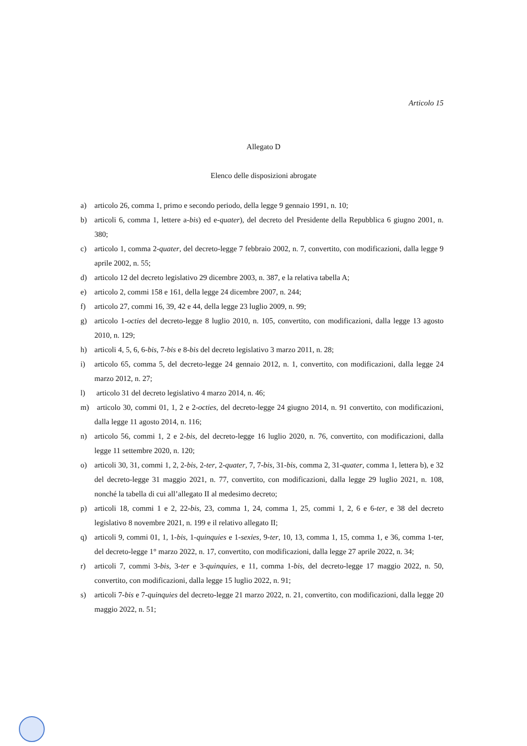Articolo 15
Allegato D
Elenco delle disposizioni abrogate
a) articolo 26, comma 1, primo e secondo periodo, della legge 9 gennaio 1991, n. 10;
b) articoli 6, comma 1, lettere a-bis) ed e-quater), del decreto del Presidente della Repubblica 6 giugno 2001, n. 380;
c) articolo 1, comma 2-quater, del decreto-legge 7 febbraio 2002, n. 7, convertito, con modificazioni, dalla legge 9 aprile 2002, n. 55;
d) articolo 12 del decreto legislativo 29 dicembre 2003, n. 387, e la relativa tabella A;
e) articolo 2, commi 158 e 161, della legge 24 dicembre 2007, n. 244;
f) articolo 27, commi 16, 39, 42 e 44, della legge 23 luglio 2009, n. 99;
g) articolo 1-octies del decreto-legge 8 luglio 2010, n. 105, convertito, con modificazioni, dalla legge 13 agosto 2010, n. 129;
h) articoli 4, 5, 6, 6-bis, 7-bis e 8-bis del decreto legislativo 3 marzo 2011, n. 28;
i) articolo 65, comma 5, del decreto-legge 24 gennaio 2012, n. 1, convertito, con modificazioni, dalla legge 24 marzo 2012, n. 27;
l) articolo 31 del decreto legislativo 4 marzo 2014, n. 46;
m) articolo 30, commi 01, 1, 2 e 2-octies, del decreto-legge 24 giugno 2014, n. 91 convertito, con modificazioni, dalla legge 11 agosto 2014, n. 116;
n) articolo 56, commi 1, 2 e 2-bis, del decreto-legge 16 luglio 2020, n. 76, convertito, con modificazioni, dalla legge 11 settembre 2020, n. 120;
o) articoli 30, 31, commi 1, 2, 2-bis, 2-ter, 2-quater, 7, 7-bis, 31-bis, comma 2, 31-quater, comma 1, lettera b), e 32 del decreto-legge 31 maggio 2021, n. 77, convertito, con modificazioni, dalla legge 29 luglio 2021, n. 108, nonché la tabella di cui all’allegato II al medesimo decreto;
p) articoli 18, commi 1 e 2, 22-bis, 23, comma 1, 24, comma 1, 25, commi 1, 2, 6 e 6-ter, e 38 del decreto legislativo 8 novembre 2021, n. 199 e il relativo allegato II;
q) articoli 9, commi 01, 1, 1-bis, 1-quinquies e 1-sexies, 9-ter, 10, 13, comma 1, 15, comma 1, e 36, comma 1-ter, del decreto-legge 1° marzo 2022, n. 17, convertito, con modificazioni, dalla legge 27 aprile 2022, n. 34;
r) articoli 7, commi 3-bis, 3-ter e 3-quinquies, e 11, comma 1-bis, del decreto-legge 17 maggio 2022, n. 50, convertito, con modificazioni, dalla legge 15 luglio 2022, n. 91;
s) articoli 7-bis e 7-quinquies del decreto-legge 21 marzo 2022, n. 21, convertito, con modificazioni, dalla legge 20 maggio 2022, n. 51;